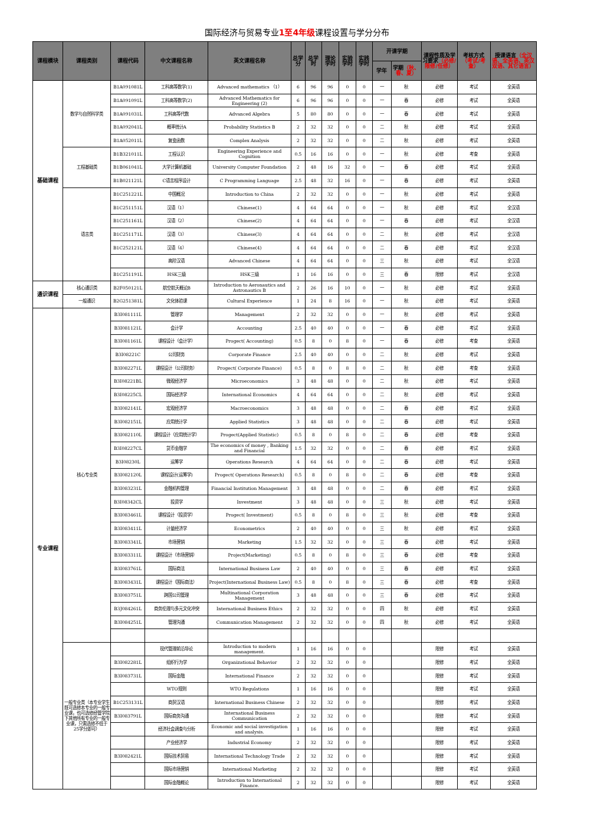国际经济与贸易专业1至4年级课程设置与学分分布
| 课程模块 | 课程类别 | 课程代码 | 中文课程名称 | 英文课程名称 | 总学分 | 总学时 | 理论学时 | 实验学时 | 实践学时 | 开课学期 | | 课程性质及学习要求 （必修/限修/任修） | 考核方式 （考试/考查） | 授课语言 （全汉语、全英语、英汉双语、其它语言） |
| --- | --- | --- | --- | --- | --- | --- | --- | --- | --- | --- | --- | --- | --- | --- |
| | | | | | | | | | | 学年 | 学期 （秋、春、夏） | | | |
| 基础课程 | 数学与自然科学类 | B1A091081L | 工科高等数学(1) | Advanced mathematics （1） | 6 | 96 | 96 | 0 | 0 | 一 | 秋 | 必修 | 考试 | 全英语 |
| | | B1A091091L | 工科高等数学(2) | Advanced Mathematics for Engineering (2) | 6 | 96 | 96 | 0 | 0 | 一 | 春 | 必修 | 考试 | 全英语 |
| | | B1A091031L | 工科高等代数 | Advanced Algebra | 5 | 80 | 80 | 0 | 0 | 一 | 春 | 必修 | 考试 | 全英语 |
| | | B1A092041L | 概率统计A | Probability Statistics B | 2 | 32 | 32 | 0 | 0 | 二 | 秋 | 必修 | 考试 | 全英语 |
| | | B1A052011L | 复变函数 | Complex Analysis | 2 | 32 | 32 | 0 | 0 | 二 | 秋 | 必修 | 考试 | 全英语 |
| | 工程基础类 | B1B321011L | 工程认识 | Engineering Experience and Cognition | 0.5 | 16 | 16 | 0 | 0 | 一 | 秋 | 必修 | 考查 | 全英语 |
| | | B1B061041L | 大学计算机基础 | University Computer Foundation | 2 | 48 | 16 | 32 | 0 | 一 | 春 | 必修 | 考试 | 全英语 |
| | | B1B021121L | C语言程序设计 | C Programming Language | 2.5 | 48 | 32 | 16 | 0 | 一 | 春 | 必修 | 考试 | 全英语 |
| | 语言类 | B1C251221L | 中国概况 | Introduction to China | 2 | 32 | 32 | 0 | 0 | 一 | 秋 | 必修 | 考试 | 全英语 |
| | | B1C251151L | 汉语（1） | Chinese(1) | 4 | 64 | 64 | 0 | 0 | 一 | 秋 | 必修 | 考试 | 全汉语 |
| | | B1C251161L | 汉语（2） | Chinese(2) | 4 | 64 | 64 | 0 | 0 | 一 | 春 | 必修 | 考试 | 全汉语 |
| | | B1C251171L | 汉语（3） | Chinese(3) | 4 | 64 | 64 | 0 | 0 | 二 | 秋 | 必修 | 考试 | 全汉语 |
| | | B1C252121L | 汉语（4） | Chinese(4) | 4 | 64 | 64 | 0 | 0 | 二 | 春 | 必修 | 考试 | 全汉语 |
| | | | 高阶汉语 | Advanced Chinese | 4 | 64 | 64 | 0 | 0 | 三 | 秋 | 必修 | 考试 | 全汉语 |
| | | B1C251191L | HSK三级 | HSK三级 | 1 | 16 | 16 | 0 | 0 | 三 | 春 | 限修 | 考试 | 全汉语 |
| 通识课程 | 核心通识类 | B2F050121L | 航空航天概论B | Introduction to Aeronautics and Astronautics B | 2 | 26 | 16 | 10 | 0 | 一 | 秋 | 必修 | 考试 | 全英语 |
| | 一般通识 | B2G251381L | 文化体验课 | Cultural Experience | 1 | 24 | 8 | 16 | 0 | 一 | 秋 | 必修 | 考试 | 全英语 |
| 专业课程 | 核心专业类 | B3I081111L | 管理学 | Management | 2 | 32 | 32 | 0 | 0 | 一 | 秋 | 必修 | 考试 | 全英语 |
| | | B3I081121L | 会计学 | Accounting | 2.5 | 40 | 40 | 0 | 0 | 一 | 春 | 必修 | 考试 | 全英语 |
| | | B3I081161L | 课程设计（会计学） | Progect( Accounting) | 0.5 | 8 | 0 | 8 | 0 | 一 | 春 | 必修 | 考查 | 全英语 |
| | | B3I08221C | 公司财务 | Corporate Finance | 2.5 | 40 | 40 | 0 | 0 | 二 | 秋 | 必修 | 考试 | 全英语 |
| | | B3I082271L | 课程设计（公司财务） | Progect( Corporate Finance) | 0.5 | 8 | 0 | 8 | 0 | 二 | 秋 | 必修 | 考查 | 全英语 |
| | | B3I08221BL | 微观经济学 | Microeconomics | 3 | 48 | 48 | 0 | 0 | 二 | 秋 | 必修 | 考试 | 全英语 |
| | | B3I08225CL | 国际经济学 | International Economics | 4 | 64 | 64 | 0 | 0 | 二 | 秋 | 必修 | 考试 | 全英语 |
| | | B3I082141L | 宏观经济学 | Macroeconomics | 3 | 48 | 48 | 0 | 0 | 二 | 春 | 必修 | 考试 | 全英语 |
| | | B3I082151L | 应用统计学 | Applied Statistics | 3 | 48 | 48 | 0 | 0 | 二 | 春 | 必修 | 考试 | 全英语 |
| | | B3I082110L | 课程设计（应用统计学） | Progect(Applied Statistic) | 0.5 | 8 | 0 | 8 | 0 | 二 | 春 | 必修 | 考查 | 全英语 |
| | | B3I08227CL | 货币金融学 | The economics of money , Banking and Financial | 1.5 | 32 | 32 | 0 | 0 | 二 | 春 | 必修 | 考试 | 全英语 |
| | | B3I08230L | 运筹学 | Operations Research | 4 | 64 | 64 | 0 | 0 | 二 | 春 | 必修 | 考试 | 全英语 |
| | | B3I082120L | 课程设计(运筹学) | Progect( Operations Research) | 0.5 | 8 | 0 | 8 | 0 | 二 | 春 | 必修 | 考查 | 全英语 |
| | | B3I083231L | 金融机构管理 | Financial Institution Management | 3 | 48 | 48 | 0 | 0 | 二 | 春 | 必修 | 考试 | 全英语 |
| | | B3I08342CL | 投资学 | Investment | 3 | 48 | 48 | 0 | 0 | 三 | 秋 | 必修 | 考试 | 全英语 |
| | | B3I083461L | 课程设计（投资学） | Progect( Investment) | 0.5 | 8 | 0 | 8 | 0 | 三 | 秋 | 必修 | 考查 | 全英语 |
| | | B3I083411L | 计量经济学 | Econometrics | 2 | 40 | 40 | 0 | 0 | 三 | 秋 | 必修 | 考试 | 全英语 |
| | | B3I083341L | 市场营销 | Marketing | 1.5 | 32 | 32 | 0 | 0 | 三 | 春 | 必修 | 考试 | 全英语 |
| | | B3I083311L | 课程设计（市场营销） | Project(Marketing) | 0.5 | 8 | 0 | 8 | 0 | 三 | 春 | 必修 | 考查 | 全英语 |
| | | B3I083761L | 国际商法 | International Business Law | 2 | 40 | 40 | 0 | 0 | 三 | 春 | 必修 | 考试 | 全英语 |
| | | B3I083431L | 课程设计（国际商法） | Project(International Business Law) | 0.5 | 8 | 0 | 8 | 0 | 三 | 春 | 必修 | 考查 | 全英语 |
| | | B3I083751L | 跨国公司管理 | Multinational Corporation Management | 3 | 48 | 48 | 0 | 0 | 三 | 春 | 必修 | 考试 | 全英语 |
| | | B3J084261L | 商务伦理与多元文化冲突 | International Business Ethics | 2 | 32 | 32 | 0 | 0 | 四 | 秋 | 必修 | 考试 | 全英语 |
| | | B3I084251L | 管理沟通 | Communication Management | 2 | 32 | 32 | 0 | 0 | 四 | 秋 | 必修 | 考试 | 全英语 |
| | 一般专业类（本专业学生既可选修本专业的一般专业课，也可选修经管学院下其他所有专业的一般专业课，只需选修不低于25学分即可） | | 现代管理前沿导论 | Introduction to modern management. | 1 | 16 | 16 | 0 | 0 | | | 限修 | 考试 | 全英语 |
| | | B3I082281L | 组织行为学 | Organizational Behavior | 2 | 32 | 32 | 0 | 0 | | | 限修 | 考试 | 全英语 |
| | | B3I083731L | 国际金融 | International Finance | 2 | 32 | 32 | 0 | 0 | | | 限修 | 考试 | 全英语 |
| | | | WTO规则 | WTO Regulations | 1 | 16 | 16 | 0 | 0 | | | 限修 | 考试 | 全英语 |
| | | B1C253131L | 商贸汉语 | International Business Chinese | 2 | 32 | 32 | 0 | 0 | | | 限修 | 考试 | 全英语 |
| | | B3I083791L | 国际商务沟通 | International Business Communication | 2 | 32 | 32 | 0 | 0 | | | 限修 | 考试 | 全英语 |
| | | | 经济社会调查与分析 | Economic and social investigation and analysis. | 1 | 16 | 16 | 0 | 0 | | | 限修 | 考试 | 全英语 |
| | | | 产业经济学 | Industrial Economy | 2 | 32 | 32 | 0 | 0 | | | 限修 | 考试 | 全英语 |
| | | B3I082421L | 国际技术贸易 | International Technology Trade | 2 | 32 | 32 | 0 | 0 | | | 限修 | 考试 | 全英语 |
| | | | 国际市场营销 | International Marketing | 2 | 32 | 32 | 0 | 0 | | | 限修 | 考试 | 全英语 |
| | | | 国际金融概论 | Introduction to International Finance. | 2 | 32 | 32 | 0 | 0 | | | 限修 | 考试 | 全英语 |